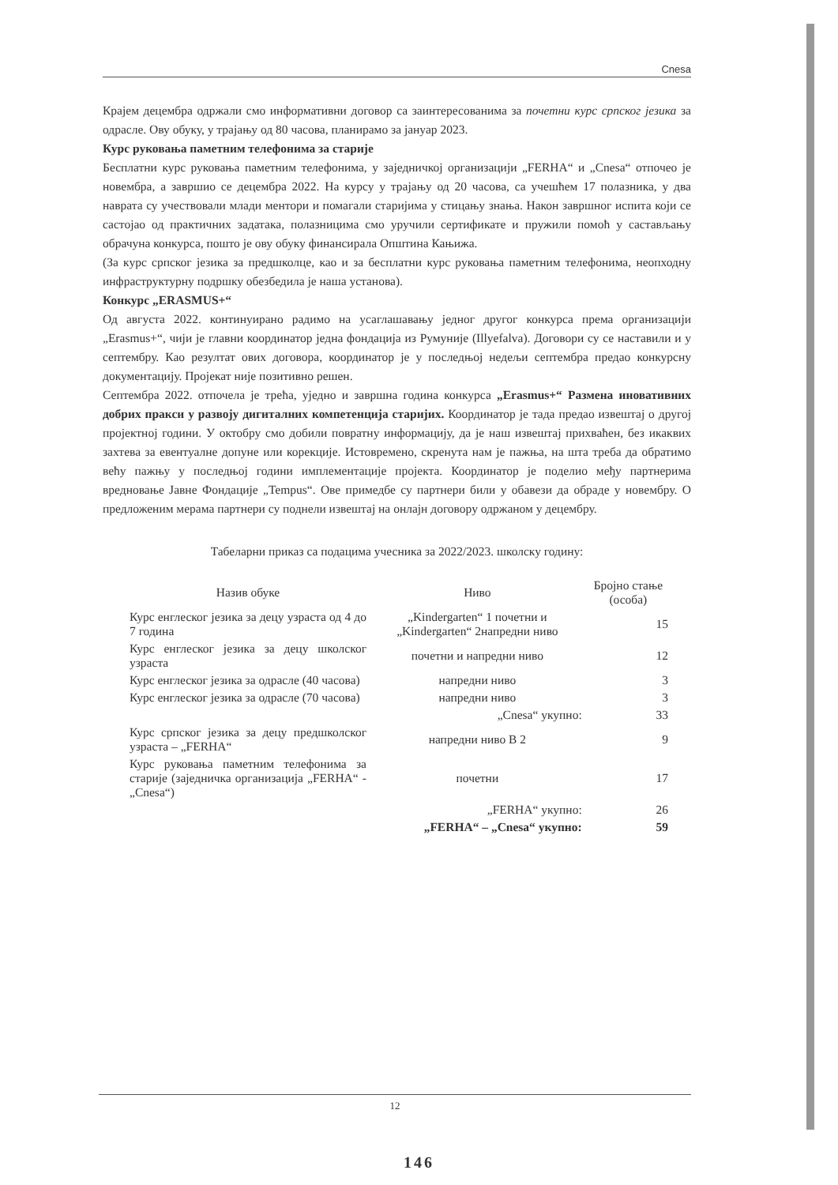Cnesa
Крајем децембра одржали смо информативни договор са заинтересованима за почетни курс српског језика за одрасле. Ову обуку, у трајању од 80 часова, планирамо за јануар 2023.
Курс руковања паметним телефонима за старије
Бесплатни курс руковања паметним телефонима, у заједничкој организацији „FERHA“ и „Cnesa“ отпочео је новембра, а завршио се децембра 2022. На курсу у трајању од 20 часова, са учешћем 17 полазника, у два наврата су учествовали млади ментори и помагали старијима у стицању знања. Након завршног испита који се састојао од практичних задатака, полазницима смо уручили сертификате и пружили помоћ у састављању обрачуна конкурса, пошто је ову обуку финансирала Општина Кањижа.
(За курс српског језика за предшколце, као и за бесплатни курс руковања паметним телефонима, неопходну инфраструктурну подршку обезбедила је наша установа).
Конкурс „ERASMUS+“
Од августа 2022. континуирано радимо на усаглашавању једног другог конкурса према организацији „Erasmus+“, чији је главни координатор једна фондација из Румуније (Illyefalva). Договори су се наставили и у септембру. Као резултат ових договора, координатор је у последњој недељи септембра предао конкурсну документацију. Пројекат није позитивно решен.
Септембра 2022. отпочела је трећа, уједно и завршна година конкурса „Erasmus+“ Размена иновативних добрих пракси у развоју дигиталних компетенција старијих. Координатор је тада предао извештај о другој пројектној години. У октобру смо добили повратну информацију, да је наш извештај прихваћен, без икаквих захтева за евентуалне допуне или корекције. Истовремено, скренута нам је пажња, на шта треба да обратимо већу пажњу у последњој години имплементације пројекта. Координатор је поделио међу партнерима вредновање Јавне Фондације „Tempus“. Ове примедбе су партнери били у обавези да обраде у новембру. О предложеним мерама партнери су поднели извештај на онлајн договору одржаном у децембру.
Табеларни приказ са подацима учесника за 2022/2023. школску годину:
| Назив обуке | Ниво | Бројно стање (особа) |
| --- | --- | --- |
| Курс енглеског језика за децу узраста од 4 до 7 година | „Kindergarten“ 1 почетни и „Kindergarten“ 2напредни ниво | 15 |
| Курс енглеског језика за децу школског узраста | почетни и напредни ниво | 12 |
| Курс енглеског језика за одрасле (40 часова) | напредни ниво | 3 |
| Курс енглеског језика за одрасле (70 часова) | напредни ниво | 3 |
| | „Cnesa“ укупно: | 33 |
| Курс српског језика за децу предшколског узраста – „FERHA“ | напредни ниво B 2 | 9 |
| Курс руковања паметним телефонима за старије (заједничка организација „FERHA“ - „Cnesa“) | почетни | 17 |
| | „FERHA“ укупно: | 26 |
| | „FERHA“ – „Cnesa“ укупно: | 59 |
12
146